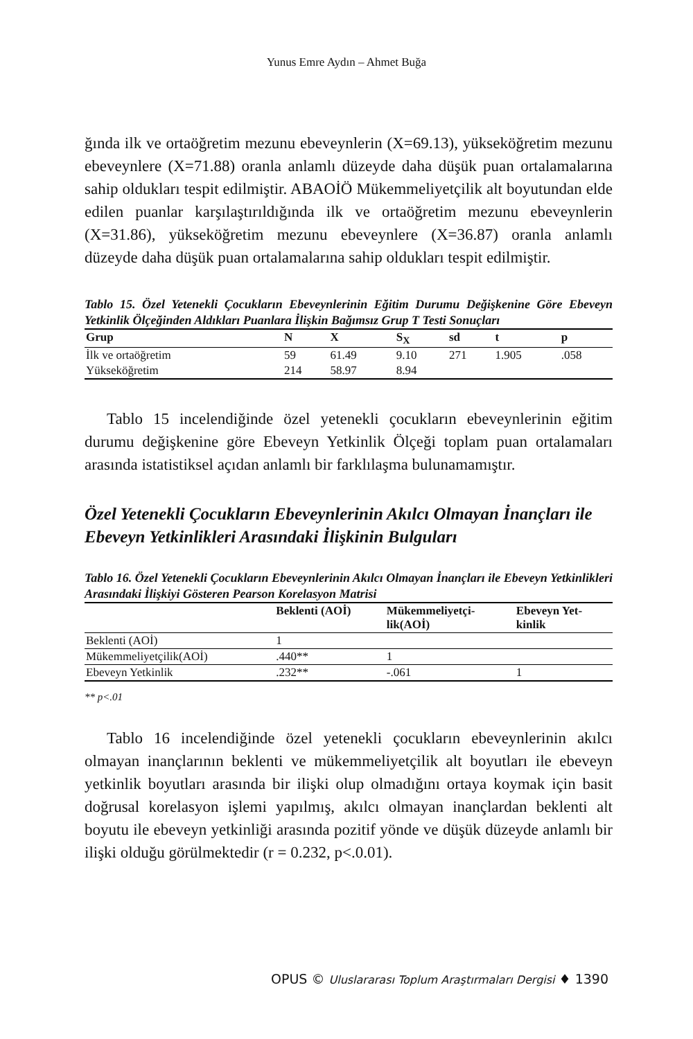Yunus Emre Aydın – Ahmet Buğa
ğında ilk ve ortaöğretim mezunu ebeveynlerin (X=69.13), yükseköğretim mezunu ebeveynlere (X=71.88) oranla anlamlı düzeyde daha düşük puan ortalamalarına sahip oldukları tespit edilmiştir. ABAOİÖ Mükemmeliyetçilik alt boyutundan elde edilen puanlar karşılaştırıldığında ilk ve ortaöğretim mezunu ebeveynlerin (X=31.86), yükseköğretim mezunu ebeveynlere (X=36.87) oranla anlamlı düzeyde daha düşük puan ortalamalarına sahip oldukları tespit edilmiştir.
Tablo 15. Özel Yetenekli Çocukların Ebeveynlerinin Eğitim Durumu Değişkenine Göre Ebeveyn Yetkinlik Ölçeğinden Aldıkları Puanlara İlişkin Bağımsız Grup T Testi Sonuçları
| Grup | N | X | S<sub>X</sub> | sd | t | p |
| --- | --- | --- | --- | --- | --- | --- |
| İlk ve ortaöğretim | 59 | 61.49 | 9.10 | 271 | 1.905 | .058 |
| Yükseköğretim | 214 | 58.97 | 8.94 | | | |
Tablo 15 incelendiğinde özel yetenekli çocukların ebeveynlerinin eğitim durumu değişkenine göre Ebeveyn Yetkinlik Ölçeği toplam puan ortalamaları arasında istatistiksel açıdan anlamlı bir farklılaşma bulunamamıştır.
Özel Yetenekli Çocukların Ebeveynlerinin Akılcı Olmayan İnançları ile Ebeveyn Yetkinlikleri Arasındaki İlişkinin Bulguları
Tablo 16. Özel Yetenekli Çocukların Ebeveynlerinin Akılcı Olmayan İnançları ile Ebeveyn Yetkinlikleri Arasındaki İlişkiyi Gösteren Pearson Korelasyon Matrisi
| | Beklenti (AOİ) | Mükemmeliyetçi- lik(AOİ) | Ebeveyn Yet- kinlik |
| --- | --- | --- | --- |
| Beklenti (AOİ) | 1 | | |
| Mükemmeliyetçilik(AOİ) | .440** | 1 | |
| Ebeveyn Yetkinlik | .232** | -.061 | 1 |
** p<.01
Tablo 16 incelendiğinde özel yetenekli çocukların ebeveynlerinin akılcı olmayan inançlarının beklenti ve mükemmeliyetçilik alt boyutları ile ebeveyn yetkinlik boyutları arasında bir ilişki olup olmadığını ortaya koymak için basit doğrusal korelasyon işlemi yapılmış, akılcı olmayan inançlardan beklenti alt boyutu ile ebeveyn yetkinliği arasında pozitif yönde ve düşük düzeyde anlamlı bir ilişki olduğu görülmektedir (r = 0.232, p<.0.01).
OPUS © Uluslararası Toplum Araştırmaları Dergisi ♦ 1390